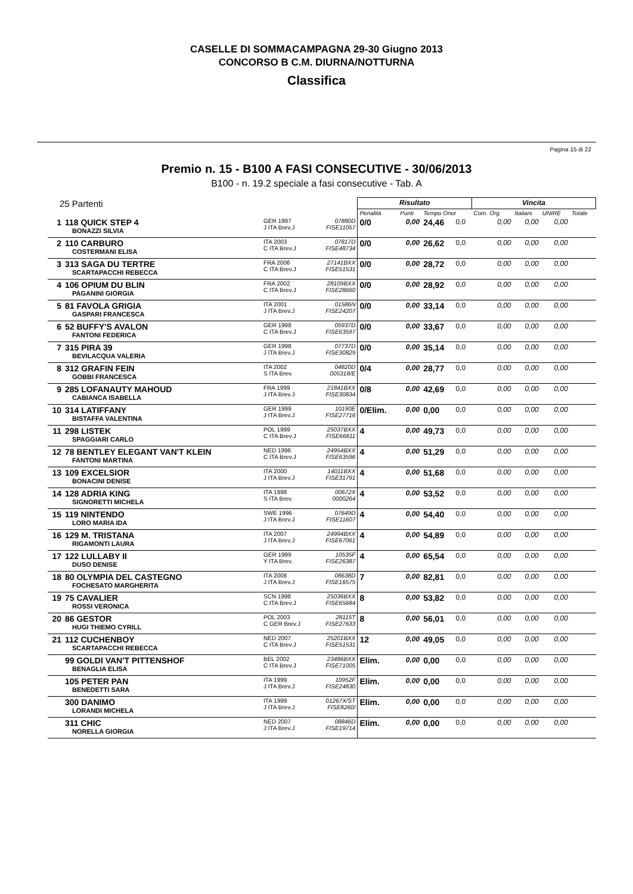CASELLE DI SOMMACAMPAGNA 29-30 Giugno 2013
CONCORSO B C.M. DIURNA/NOTTURNA
Classifica
Pagina 15 di 22
Premio n. 15 - B100 A FASI CONSECUTIVE - 30/06/2013
B100 - n. 19.2 speciale a fasi consecutive - Tab. A
| 25 Partenti | | | | Risultato | | | | Vincita | | | |
| --- | --- | --- | --- | --- | --- | --- | --- | --- | --- | --- | --- |
| | | | | Penalità | Punti | Tempo Onor | | Com. Org. | Italiani | UNIRE | Totale |
| 1 | 118 QUICK STEP 4 BONAZZI SILVIA | GER 1997 J ITA Brev.J | 07880D FISE11057 | 0/0 | 0,00 | 24,46 | 0,0 | 0,00 | 0,00 | 0,00 | |
| 2 | 110 CARBURO COSTERMANI ELISA | ITA 2003 C ITA Brev.J | 07817D FISE48734 | 0/0 | 0,00 | 26,62 | 0,0 | 0,00 | 0,00 | 0,00 | |
| 3 | 313 SAGA DU TERTRE SCARTAPACCHI REBECCA | FRA 2006 C ITA Brev.J | 27141BXX FISE51531 | 0/0 | 0,00 | 28,72 | 0,0 | 0,00 | 0,00 | 0,00 | |
| 4 | 106 OPIUM DU BLIN PAGANINI GIORGIA | FRA 2002 C ITA Brev.J | 28109BXX FISE28660 | 0/0 | 0,00 | 28,92 | 0,0 | 0,00 | 0,00 | 0,00 | |
| 5 | 81 FAVOLA GRIGIA GASPARI FRANCESCA | ITA 2001 J ITA Brev.J | 01586N FISE24207 | 0/0 | 0,00 | 33,14 | 0,0 | 0,00 | 0,00 | 0,00 | |
| 6 | 52 BUFFY'S AVALON FANTONI FEDERICA | GER 1998 C ITA Brev.J | 05937D FISE63597 | 0/0 | 0,00 | 33,67 | 0,0 | 0,00 | 0,00 | 0,00 | |
| 7 | 315 PIRA 39 BEVILACQUA VALERIA | GER 1998 J ITA Brev.J | 07737D FISE30829 | 0/0 | 0,00 | 35,14 | 0,0 | 0,00 | 0,00 | 0,00 | |
| 8 | 312 GRAFIN FEIN GOBBI FRANCESCA | ITA 2002 S ITA Brev. | 04820D 005318/E | 0/4 | 0,00 | 28,77 | 0,0 | 0,00 | 0,00 | 0,00 | |
| 9 | 285 LOFANAUTY MAHOUD CABIANCA ISABELLA | FRA 1999 J ITA Brev.J | 21841BXX FISE30834 | 0/8 | 0,00 | 42,69 | 0,0 | 0,00 | 0,00 | 0,00 | |
| 10 | 314 LATIFFANY BISTAFFA VALENTINA | GER 1999 J ITA Brev.J | 10190E FISE27716 | 0/Elim. | 0,00 | 0,00 | 0,0 | 0,00 | 0,00 | 0,00 | |
| 11 | 298 LISTEK SPAGGIARI CARLO | POL 1999 C ITA Brev.J | 25037BXX FISE66811 | 4 | 0,00 | 49,73 | 0,0 | 0,00 | 0,00 | 0,00 | |
| 12 | 78 BENTLEY ELEGANT VAN'T KLEIN FANTONI MARTINA | NED 1996 C ITA Brev.J | 24954BXX FISE63596 | 4 | 0,00 | 51,29 | 0,0 | 0,00 | 0,00 | 0,00 | |
| 13 | 109 EXCELSIOR BONACINI DENISE | ITA 2000 J ITA Brev.J | 14011BXX FISE31791 | 4 | 0,00 | 51,68 | 0,0 | 0,00 | 0,00 | 0,00 | |
| 14 | 128 ADRIA KING SIGNORETTI MICHELA | ITA 1998 S ITA Brev. | 00672X 0000264 | 4 | 0,00 | 53,52 | 0,0 | 0,00 | 0,00 | 0,00 | |
| 15 | 119 NINTENDO LORO MARIA IDA | SWE 1996 J ITA Brev.J | 07649D FISE11607 | 4 | 0,00 | 54,40 | 0,0 | 0,00 | 0,00 | 0,00 | |
| 16 | 129 M. TRISTANA RIGAMONTI LAURA | ITA 2007 J ITA Brev.J | 24994BXX FISE67061 | 4 | 0,00 | 54,89 | 0,0 | 0,00 | 0,00 | 0,00 | |
| 17 | 122 LULLABY II DUSO DENISE | GER 1999 Y ITA Brev. | 10535F FISE26387 | 4 | 0,00 | 65,54 | 0,0 | 0,00 | 0,00 | 0,00 | |
| 18 | 80 OLYMPIA DEL CASTEGNO FOCHESATO MARGHERITA | ITA 2008 J ITA Brev.J | 08638D FISE16575 | 7 | 0,00 | 82,81 | 0,0 | 0,00 | 0,00 | 0,00 | |
| 19 | 75 CAVALIER ROSSI VERONICA | SCN 1998 C ITA Brev.J | 25036BXX FISE65684 | 8 | 0,00 | 53,82 | 0,0 | 0,00 | 0,00 | 0,00 | |
| 20 | 86 GESTOR HUGI THIEMO CYRILL | POL 2003 C GER Brev.J | 28115T FISE27633 | 8 | 0,00 | 56,01 | 0,0 | 0,00 | 0,00 | 0,00 | |
| 21 | 112 CUCHENBOY SCARTAPACCHI REBECCA | NED 2007 C ITA Brev.J | 25201BXX FISE51531 | 12 | 0,00 | 49,05 | 0,0 | 0,00 | 0,00 | 0,00 | |
| | 99 GOLDI VAN'T PITTENSHOF BENAGLIA ELISA | BEL 2002 C ITA Brev.J | 23486BXX FISE71005 | Elim. | 0,00 | 0,00 | 0,0 | 0,00 | 0,00 | 0,00 | |
| | 105 PETER PAN BENEDETTI SARA | ITA 1999 J ITA Brev.J | 10952F FISE24830 | Elim. | 0,00 | 0,00 | 0,0 | 0,00 | 0,00 | 0,00 | |
| | 300 DANIMO LORANDI MICHELA | ITA 1999 J ITA Brev.J | 01267X/ST FISE8260/ | Elim. | 0,00 | 0,00 | 0,0 | 0,00 | 0,00 | 0,00 | |
| | 311 CHIC NORELLA GIORGIA | NED 2007 J ITA Brev.J | 08846D FISE19714 | Elim. | 0,00 | 0,00 | 0,0 | 0,00 | 0,00 | 0,00 | |